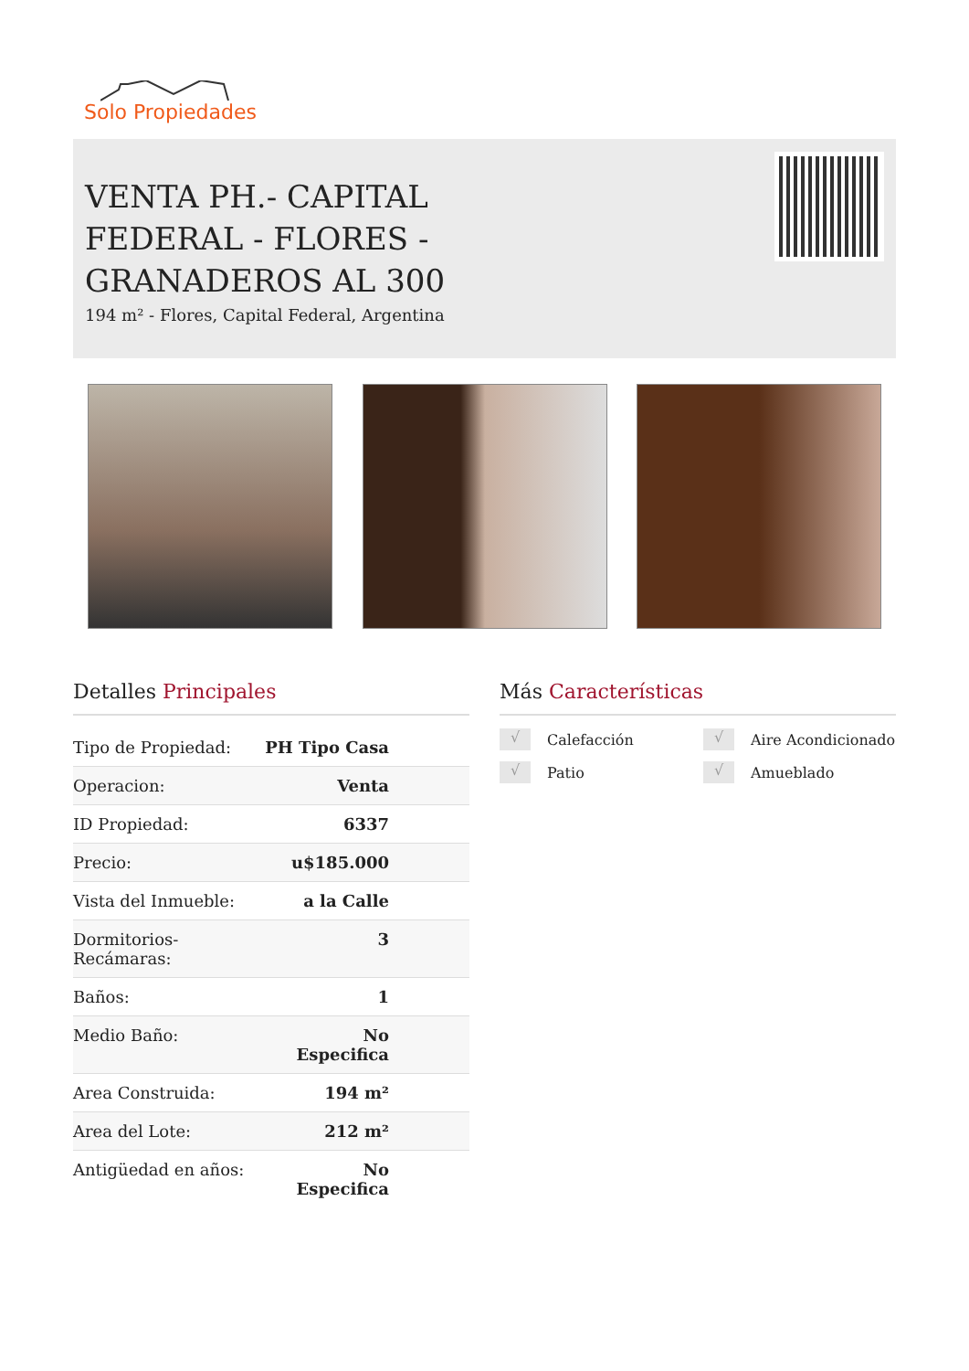Solo Propiedades
VENTA PH.- CAPITAL FEDERAL - FLORES - GRANADEROS AL 300
194 m² - Flores, Capital Federal, Argentina
Detalles Principales
| Tipo de Propiedad: | PH Tipo Casa |
| Operacion: | Venta |
| ID Propiedad: | 6337 |
| Precio: | u$185.000 |
| Vista del Inmueble: | a la Calle |
| Dormitorios-Recámaras: | 3 |
| Baños: | 1 |
| Medio Baño: | No Especifica |
| Area Construida: | 194 m² |
| Area del Lote: | 212 m² |
| Antigüedad en años: | No Especifica |
Más Características
√ Calefacción
√ Aire Acondicionado
√ Patio
√ Amueblado